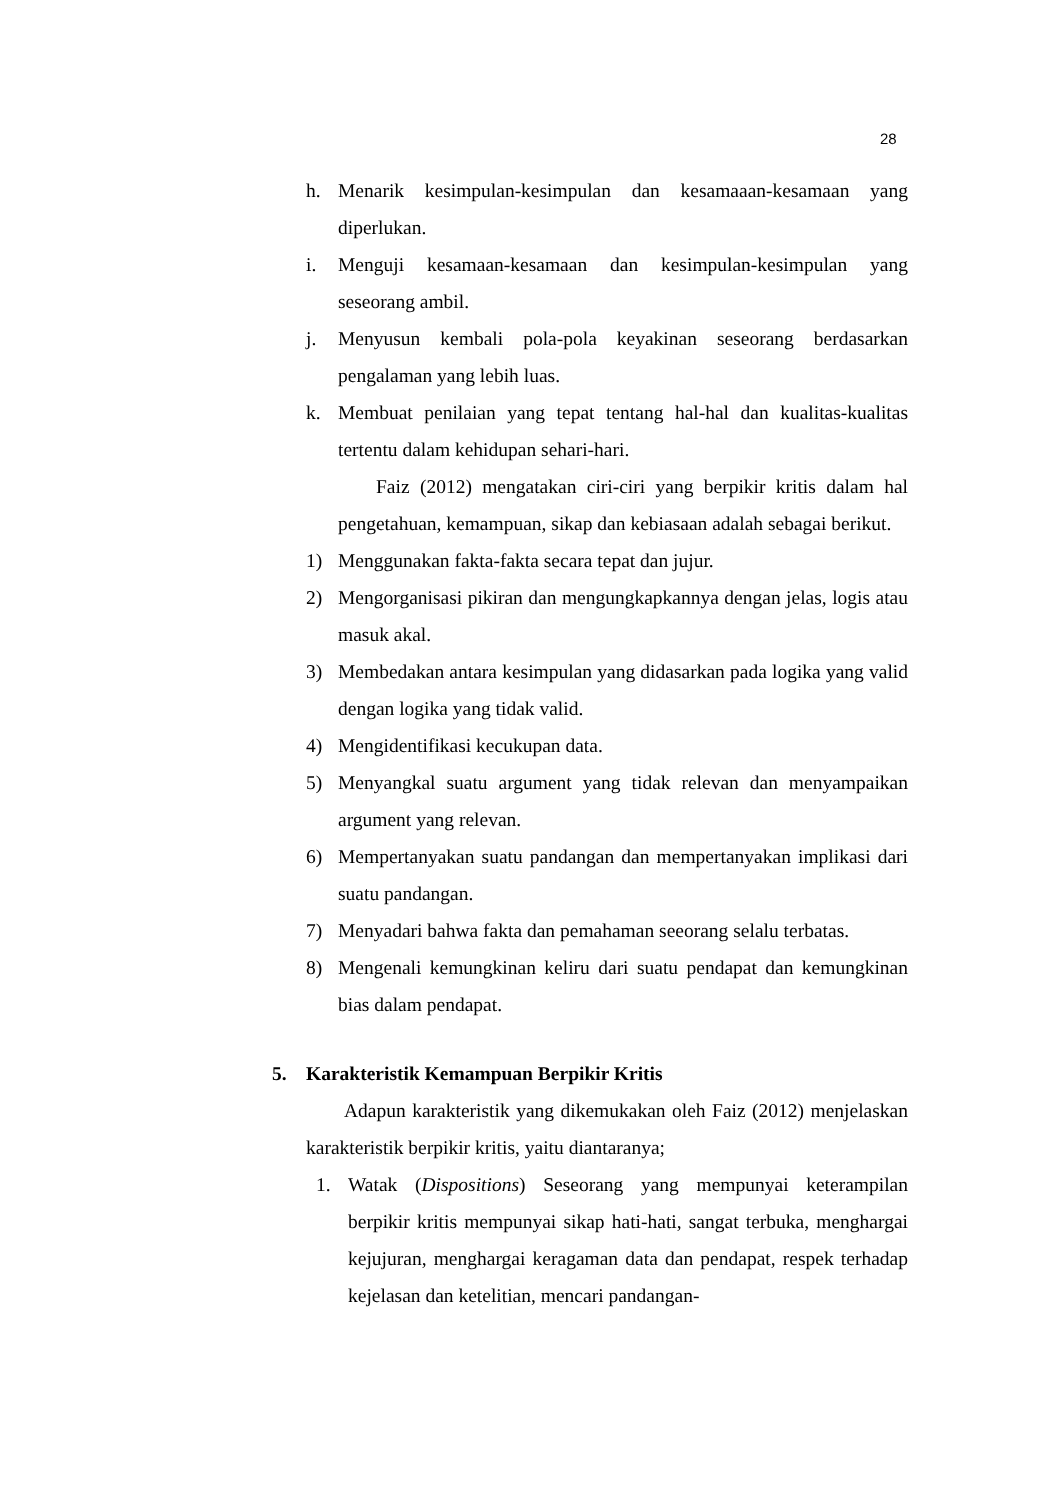28
h. Menarik kesimpulan-kesimpulan dan kesamaaan-kesamaan yang diperlukan.
i. Menguji kesamaan-kesamaan dan kesimpulan-kesimpulan yang seseorang ambil.
j. Menyusun kembali pola-pola keyakinan seseorang berdasarkan pengalaman yang lebih luas.
k. Membuat penilaian yang tepat tentang hal-hal dan kualitas-kualitas tertentu dalam kehidupan sehari-hari.
Faiz (2012) mengatakan ciri-ciri yang berpikir kritis dalam hal pengetahuan, kemampuan, sikap dan kebiasaan adalah sebagai berikut.
1) Menggunakan fakta-fakta secara tepat dan jujur.
2) Mengorganisasi pikiran dan mengungkapkannya dengan jelas, logis atau masuk akal.
3) Membedakan antara kesimpulan yang didasarkan pada logika yang valid dengan logika yang tidak valid.
4) Mengidentifikasi kecukupan data.
5) Menyangkal suatu argument yang tidak relevan dan menyampaikan argument yang relevan.
6) Mempertanyakan suatu pandangan dan mempertanyakan implikasi dari suatu pandangan.
7) Menyadari bahwa fakta dan pemahaman seeorang selalu terbatas.
8) Mengenali kemungkinan keliru dari suatu pendapat dan kemungkinan bias dalam pendapat.
5. Karakteristik Kemampuan Berpikir Kritis
Adapun karakteristik yang dikemukakan oleh Faiz (2012) menjelaskan karakteristik berpikir kritis, yaitu diantaranya;
1. Watak (Dispositions) Seseorang yang mempunyai keterampilan berpikir kritis mempunyai sikap hati-hati, sangat terbuka, menghargai kejujuran, menghargai keragaman data dan pendapat, respek terhadap kejelasan dan ketelitian, mencari pandangan-